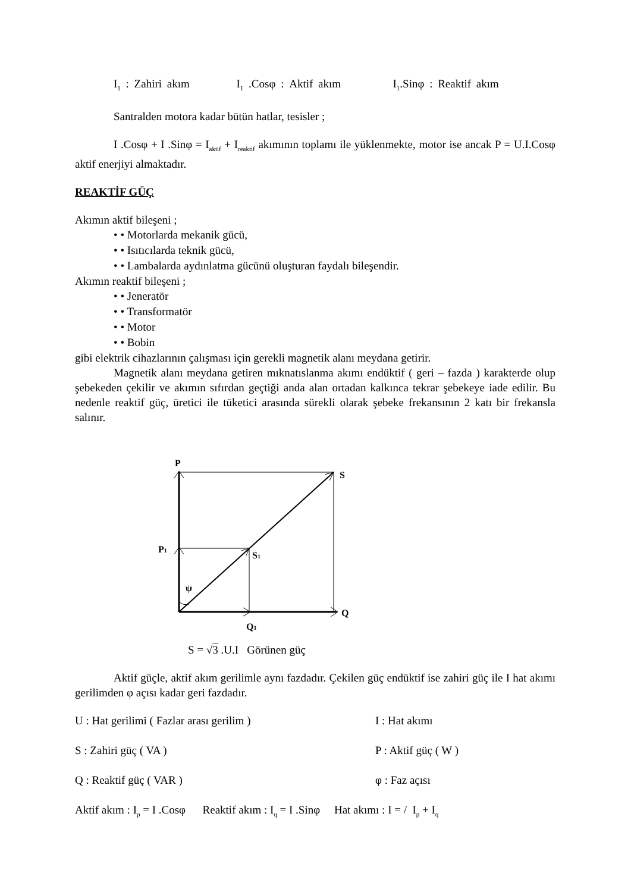I<sub>1</sub> : Zahiri akım I<sub>1</sub> .Cosφ : Aktif akım I<sub>1</sub>.Sinφ : Reaktif akım
Santralden motora kadar bütün hatlar, tesisler ;
I .Cosφ + I .Sinφ = I<sub>aktif</sub> + I<sub>reaktif</sub> akımının toplamı ile yüklenmekte, motor ise ancak P = U.I.Cosφ aktif enerjiyi almaktadır.
REAKTİF GÜÇ
Akımın aktif bileşeni ;
• • Motorlarda mekanik gücü,
• • Isıtıcılarda teknik gücü,
• • Lambalarda aydınlatma gücünü oluşturan faydalı bileşendir.
Akımın reaktif bileşeni ;
• • Jeneratör
• • Transformatör
• • Motor
• • Bobin
gibi elektrik cihazlarının çalışması için gerekli magnetik alanı meydana getirir.
Magnetik alanı meydana getiren mıknatıslanma akımı endüktif ( geri – fazda ) karakterde olup şebekeden çekilir ve akımın sıfırdan geçtiği anda alan ortadan kalkınca tekrar şebekeye iade edilir. Bu nedenle reaktif güç, üretici ile tüketici arasında sürekli olarak şebeke frekansının 2 katı bir frekansla salınır.
P
S
P1
S1
ψ
Q
Q1
S = √3 .U.I Görünen güç
Aktif güçle, aktif akım gerilimle aynı fazdadır. Çekilen güç endüktif ise zahiri güç ile I hat akımı gerilimden φ açısı kadar geri fazdadır.
U : Hat gerilimi ( Fazlar arası gerilim ) I : Hat akımı
S : Zahiri güç ( VA ) P : Aktif güç ( W )
Q : Reaktif güç ( VAR ) φ : Faz açısı
Aktif akım : I<sub>p</sub> = I .Cosφ Reaktif akım : I<sub>q</sub> = I .Sinφ Hat akımı : I = / I<sub>p</sub> + I<sub>q</sub>